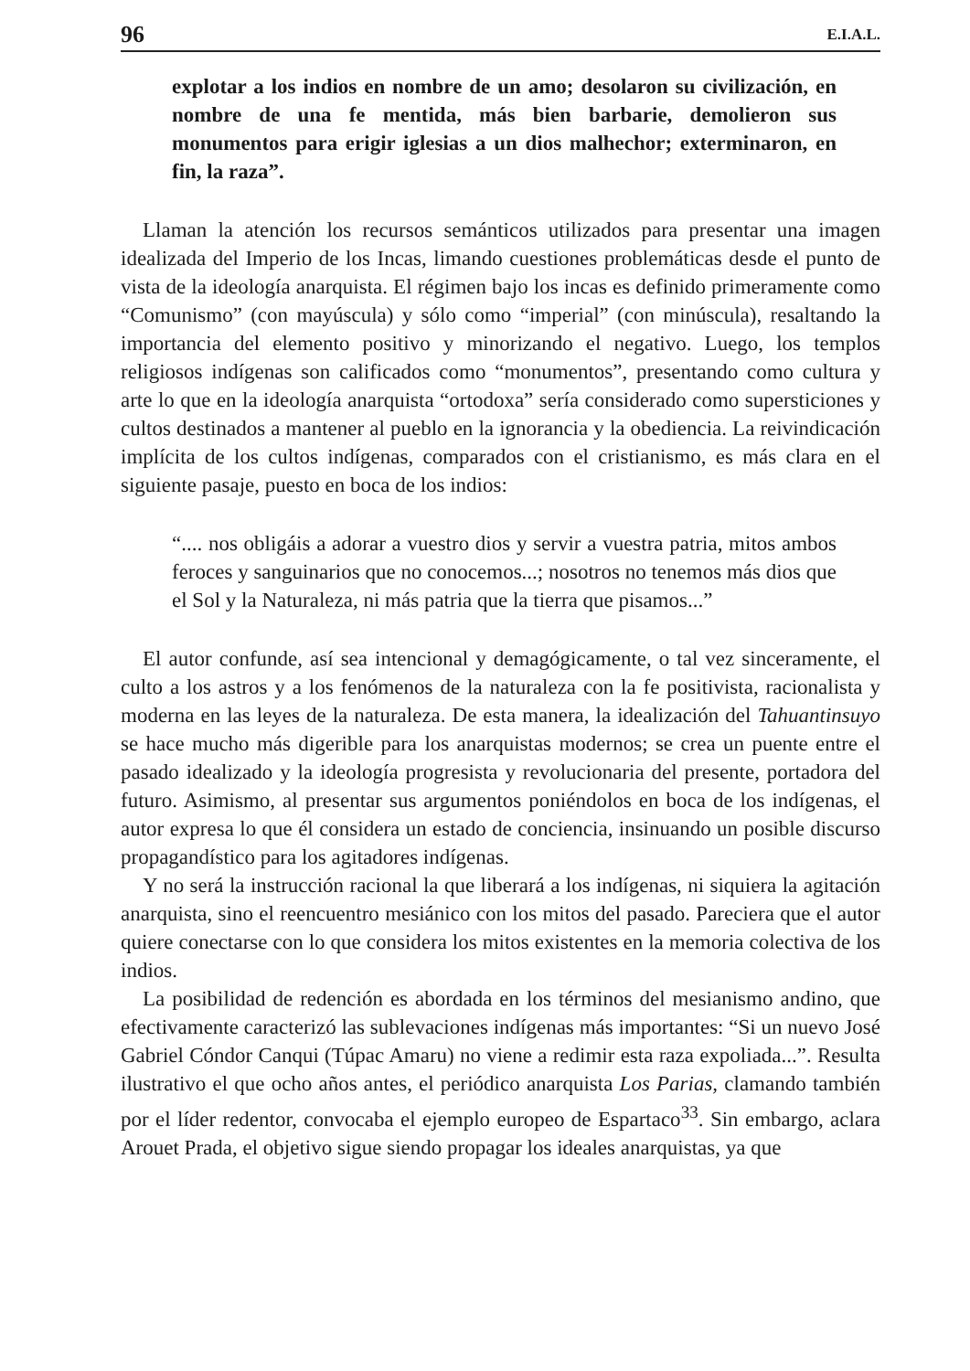96 E.I.A.L.
explotar a los indios en nombre de un amo; desolaron su civilización, en nombre de una fe mentida, más bien barbarie, demolieron sus monumentos para erigir iglesias a un dios malhechor; exterminaron, en fin, la raza”.
Llaman la atención los recursos semánticos utilizados para presentar una imagen idealizada del Imperio de los Incas, limando cuestiones problemáticas desde el punto de vista de la ideología anarquista. El régimen bajo los incas es definido primeramente como “Comunismo” (con mayúscula) y sólo como “imperial” (con minúscula), resaltando la importancia del elemento positivo y minorizando el negativo. Luego, los templos religiosos indígenas son calificados como “monumentos”, presentando como cultura y arte lo que en la ideología anarquista “ortodoxa” sería considerado como supersticiones y cultos destinados a mantener al pueblo en la ignorancia y la obediencia. La reivindicación implícita de los cultos indígenas, comparados con el cristianismo, es más clara en el siguiente pasaje, puesto en boca de los indios:
“.... nos obligáis a adorar a vuestro dios y servir a vuestra patria, mitos ambos feroces y sanguinarios que no conocemos...; nosotros no tenemos más dios que el Sol y la Naturaleza, ni más patria que la tierra que pisamos...”
El autor confunde, así sea intencional y demagógicamente, o tal vez sinceramente, el culto a los astros y a los fenómenos de la naturaleza con la fe positivista, racionalista y moderna en las leyes de la naturaleza. De esta manera, la idealización del Tahuantinsuyo se hace mucho más digerible para los anarquistas modernos; se crea un puente entre el pasado idealizado y la ideología progresista y revolucionaria del presente, portadora del futuro. Asimismo, al presentar sus argumentos poniéndolos en boca de los indígenas, el autor expresa lo que él considera un estado de conciencia, insinuando un posible discurso propagandístico para los agitadores indígenas.
Y no será la instrucción racional la que liberará a los indígenas, ni siquiera la agitación anarquista, sino el reencuentro mesiánico con los mitos del pasado. Pareciera que el autor quiere conectarse con lo que considera los mitos existentes en la memoria colectiva de los indios.
La posibilidad de redención es abordada en los términos del mesianismo andino, que efectivamente caracterizó las sublevaciones indígenas más importantes: “Si un nuevo José Gabriel Cóndor Canqui (Túpac Amaru) no viene a redimir esta raza expoliada...”. Resulta ilustrativo el que ocho años antes, el periódico anarquista Los Parias, clamando también por el líder redentor, convocaba el ejemplo europeo de Espartaco<sup>33</sup>. Sin embargo, aclara Arouet Prada, el objetivo sigue siendo propagar los ideales anarquistas, ya que